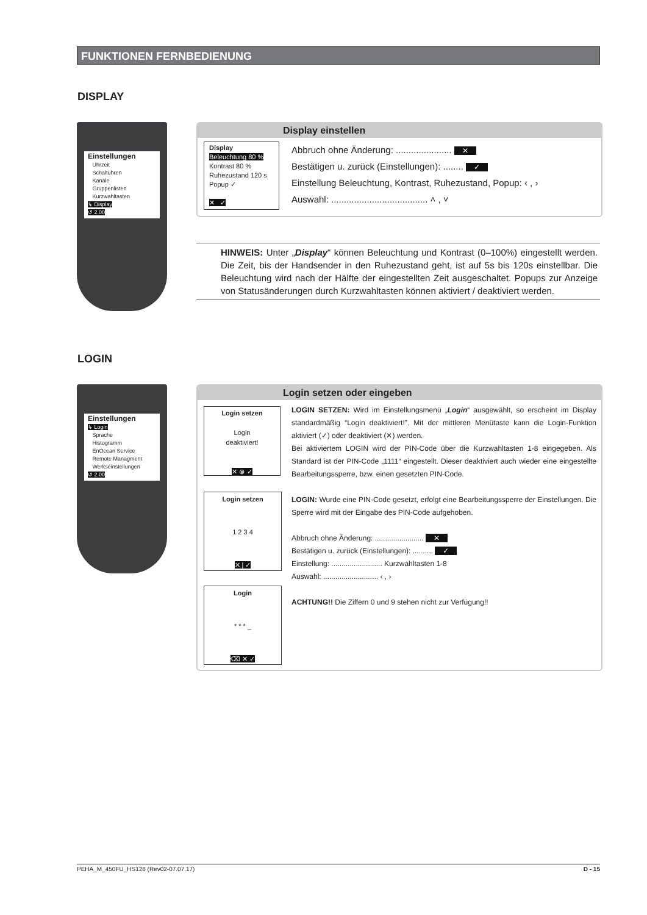FUNKTIONEN FERNBEDIENUNG
DISPLAY
Einstellungen
Uhrzeit
Schaltuhren
Kanäle
Gruppenlisten
Kurzwahltasten
↳ Display
↺ 2.00
Display einstellen
Display
Beleuchtung 80 %
Kontrast 80 %
Ruhezustand 120 s
Popup ✓
✕ ✓
Abbruch ohne Änderung: ...................... ✕
Bestätigen u. zurück (Einstellungen): ........ ✓
Einstellung Beleuchtung, Kontrast, Ruhezustand, Popup: ‹ , ›
Auswahl: ...................................... ˄ , ˅
HINWEIS: Unter „Display“ können Beleuchtung und Kontrast (0–100%) eingestellt werden. Die Zeit, bis der Handsender in den Ruhezustand geht, ist auf 5s bis 120s einstellbar. Die Beleuchtung wird nach der Hälfte der eingestellten Zeit ausgeschaltet. Popups zur Anzeige von Statusänderungen durch Kurzwahltasten können aktiviert / deaktiviert werden.
LOGIN
Einstellungen
↳ Login
Sprache
Histogramm
EnOcean Service
Remote Managment
Werkseinstellungen
↺ 2.00
Login setzen oder eingeben
Login setzen
Login
deaktiviert!
✕ ⊗ ✓
Login setzen
1 2 3 4
✕ | ✓
Login
* * * _
⌫ ✕ ✓
LOGIN SETZEN: Wird im Einstellungsmenü „Login“ ausgewählt, so erscheint im Display standardmäßig “Login deaktiviert!”. Mit der mittleren Menütaste kann die Login-Funktion aktiviert (✓) oder deaktiviert (✕) werden.
Bei aktiviertem LOGIN wird der PIN-Code über die Kurzwahltasten 1-8 eingegeben. Als Standard ist der PIN-Code „1111“ eingestellt. Dieser deaktiviert auch wieder eine eingestellte Bearbeitungssperre, bzw. einen gesetzten PIN-Code.
LOGIN: Wurde eine PIN-Code gesetzt, erfolgt eine Bearbeitungssperre der Einstellungen. Die Sperre wird mit der Eingabe des PIN-Code aufgehoben.
Abbruch ohne Änderung: ........................ ✕
Bestätigen u. zurück (Einstellungen): .......... ✓
Einstellung: ......................... Kurzwahltasten 1-8
Auswahl: ........................... ‹ , ›
ACHTUNG!! Die Ziffern 0 und 9 stehen nicht zur Verfügung!!
PEHA_M_450FU_HS128 (Rev02-07.07.17) D - 15